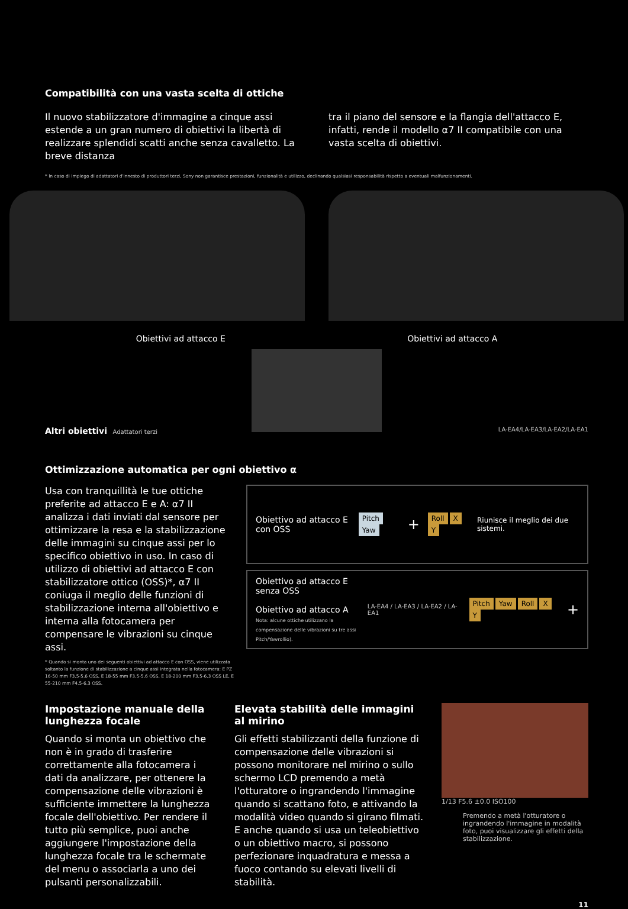Compatibilità con una vasta scelta di ottiche
Il nuovo stabilizzatore d'immagine a cinque assi estende a un gran numero di obiettivi la libertà di realizzare splendidi scatti anche senza cavalletto. La breve distanza
tra il piano del sensore e la flangia dell'attacco E, infatti, rende il modello α7 II compatibile con una vasta scelta di obiettivi.
* In caso di impiego di adattatori d'innesto di produttori terzi, Sony non garantisce prestazioni, funzionalità e utilizzo, declinando qualsiasi responsabilità rispetto a eventuali malfunzionamenti.
Obiettivi ad attacco E Obiettivi ad attacco A
Altri obiettivi Adattatori terzi LA-EA4/LA-EA3/LA-EA2/LA-EA1
Ottimizzazione automatica per ogni obiettivo α
Usa con tranquillità le tue ottiche preferite ad attacco E e A: α7 II analizza i dati inviati dal sensore per ottimizzare la resa e la stabilizzazione delle immagini su cinque assi per lo specifico obiettivo in uso. In caso di utilizzo di obiettivi ad attacco E con stabilizzatore ottico (OSS)*, α7 II coniuga il meglio delle funzioni di stabilizzazione interna all'obiettivo e interna alla fotocamera per compensare le vibrazioni su cinque assi.
* Quando si monta uno dei seguenti obiettivi ad attacco E con OSS, viene utilizzata soltanto la funzione di stabilizzazione a cinque assi integrata nella fotocamera: E PZ 16-50 mm F3.5-5.6 OSS, E 18-55 mm F3.5-5.6 OSS, E 18-200 mm F3.5-6.3 OSS LE, E 55-210 mm F4.5-6.3 OSS.
Obiettivo ad attacco E con OSS
Pitch Yaw
+
Roll X Y
Riunisce il meglio dei due sistemi.
Obiettivo ad attacco E senza OSS
Obiettivo ad attacco A
Nota: alcune ottiche utilizzano la compensazione delle vibrazioni su tre assi Pitch/Yawrollio).
LA-EA4 / LA-EA3 / LA-EA2 / LA-EA1
Pitch Yaw Roll X Y
+
Impostazione manuale della lunghezza focale
Quando si monta un obiettivo che non è in grado di trasferire correttamente alla fotocamera i dati da analizzare, per ottenere la compensazione delle vibrazioni è sufficiente immettere la lunghezza focale dell'obiettivo. Per rendere il tutto più semplice, puoi anche aggiungere l'impostazione della lunghezza focale tra le schermate del menu o associarla a uno dei pulsanti personalizzabili.
Elevata stabilità delle immagini al mirino
Gli effetti stabilizzanti della funzione di compensazione delle vibrazioni si possono monitorare nel mirino o sullo schermo LCD premendo a metà l'otturatore o ingrandendo l'immagine quando si scattano foto, e attivando la modalità video quando si girano filmati. E anche quando si usa un teleobiettivo o un obiettivo macro, si possono perfezionare inquadratura e messa a fuoco contando su elevati livelli di stabilità.
1/13 F5.6 ±0.0 ISO100
Premendo a metà l'otturatore o ingrandendo l'immagine in modalità foto, puoi visualizzare gli effetti della stabilizzazione.
11